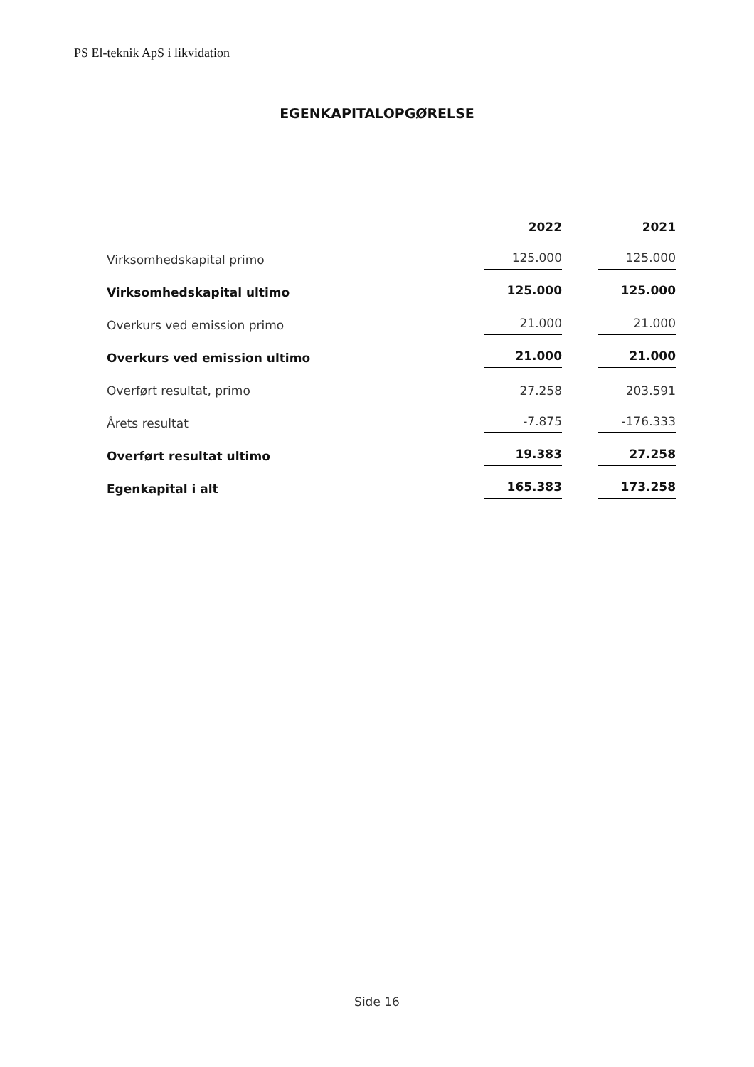PS El-teknik ApS i likvidation
EGENKAPITALOPGØRELSE
| | 2022 | | 2021 |
| --- | --- | --- | --- |
| Virksomhedskapital primo | 125.000 | | 125.000 |
| Virksomhedskapital ultimo | 125.000 | | 125.000 |
| Overkurs ved emission primo | 21.000 | | 21.000 |
| Overkurs ved emission ultimo | 21.000 | | 21.000 |
| Overført resultat, primo | 27.258 | | 203.591 |
| Årets resultat | -7.875 | | -176.333 |
| Overført resultat ultimo | 19.383 | | 27.258 |
| Egenkapital i alt | 165.383 | | 173.258 |
Side 16